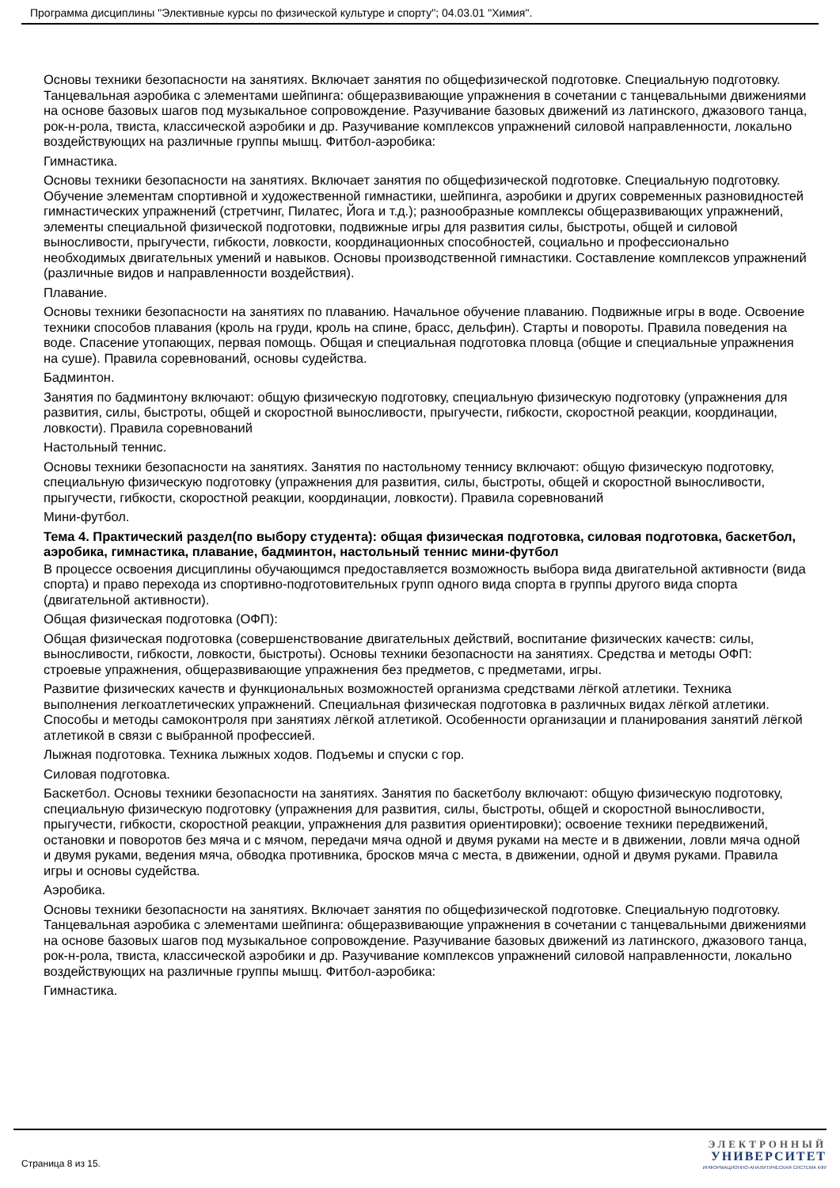Программа дисциплины "Элективные курсы по физической культуре и спорту"; 04.03.01 "Химия".
Основы техники безопасности на занятиях. Включает занятия по общефизической подготовке. Специальную подготовку. Танцевальная аэробика с элементами шейпинга: общеразвивающие упражнения в сочетании с танцевальными движениями на основе базовых шагов под музыкальное сопровождение. Разучивание базовых движений из латинского, джазового танца, рок-н-рола, твиста, классической аэробики и др. Разучивание комплексов упражнений силовой направленности, локально воздействующих на различные группы мышц. Фитбол-аэробика:
Гимнастика.
Основы техники безопасности на занятиях. Включает занятия по общефизической подготовке. Специальную подготовку. Обучение элементам спортивной и художественной гимнастики, шейпинга, аэробики и других современных разновидностей гимнастических упражнений (стретчинг, Пилатес, Йога и т.д.); разнообразные комплексы общеразвивающих упражнений, элементы специальной физической подготовки, подвижные игры для развития силы, быстроты, общей и силовой выносливости, прыгучести, гибкости, ловкости, координационных способностей, социально и профессионально необходимых двигательных умений и навыков. Основы производственной гимнастики. Составление комплексов упражнений (различные видов и направленности воздействия).
Плавание.
Основы техники безопасности на занятиях по плаванию. Начальное обучение плаванию. Подвижные игры в воде. Освоение техники способов плавания (кроль на груди, кроль на спине, брасс, дельфин). Старты и повороты. Правила поведения на воде. Спасение утопающих, первая помощь. Общая и специальная подготовка пловца (общие и специальные упражнения на суше). Правила соревнований, основы судейства.
Бадминтон.
Занятия по бадминтону включают: общую физическую подготовку, специальную физическую подготовку (упражнения для развития, силы, быстроты, общей и скоростной выносливости, прыгучести, гибкости, скоростной реакции, координации, ловкости). Правила соревнований
Настольный теннис.
Основы техники безопасности на занятиях. Занятия по настольному теннису включают: общую физическую подготовку, специальную физическую подготовку (упражнения для развития, силы, быстроты, общей и скоростной выносливости, прыгучести, гибкости, скоростной реакции, координации, ловкости). Правила соревнований
Мини-футбол.
Тема 4. Практический раздел(по выбору студента): общая физическая подготовка, силовая подготовка, баскетбол, аэробика, гимнастика, плавание, бадминтон, настольный теннис мини-футбол
В процессе освоения дисциплины обучающимся предоставляется возможность выбора вида двигательной активности (вида спорта) и право перехода из спортивно-подготовительных групп одного вида спорта в группы другого вида спорта (двигательной активности).
Общая физическая подготовка (ОФП):
Общая физическая подготовка (совершенствование двигательных действий, воспитание физических качеств: силы, выносливости, гибкости, ловкости, быстроты). Основы техники безопасности на занятиях. Средства и методы ОФП: строевые упражнения, общеразвивающие упражнения без предметов, с предметами, игры.
Развитие физических качеств и функциональных возможностей организма средствами лёгкой атлетики. Техника выполнения легкоатлетических упражнений. Специальная физическая подготовка в различных видах лёгкой атлетики. Способы и методы самоконтроля при занятиях лёгкой атлетикой. Особенности организации и планирования занятий лёгкой атлетикой в связи с выбранной профессией.
Лыжная подготовка. Техника лыжных ходов. Подъемы и спуски с гор.
Силовая подготовка.
Баскетбол. Основы техники безопасности на занятиях. Занятия по баскетболу включают: общую физическую подготовку, специальную физическую подготовку (упражнения для развития, силы, быстроты, общей и скоростной выносливости, прыгучести, гибкости, скоростной реакции, упражнения для развития ориентировки); освоение техники передвижений, остановки и поворотов без мяча и с мячом, передачи мяча одной и двумя руками на месте и в движении, ловли мяча одной и двумя руками, ведения мяча, обводка противника, бросков мяча с места, в движении, одной и двумя руками. Правила игры и основы судейства.
Аэробика.
Основы техники безопасности на занятиях. Включает занятия по общефизической подготовке. Специальную подготовку. Танцевальная аэробика с элементами шейпинга: общеразвивающие упражнения в сочетании с танцевальными движениями на основе базовых шагов под музыкальное сопровождение. Разучивание базовых движений из латинского, джазового танца, рок-н-рола, твиста, классической аэробики и др. Разучивание комплексов упражнений силовой направленности, локально воздействующих на различные группы мышц. Фитбол-аэробика:
Гимнастика.
Страница 8 из 15.
ЭЛЕКТРОННЫЙ
УНИВЕРСИТЕТ
ИНФОРМАЦИОННО-АНАЛИТИЧЕСКАЯ СИСТЕМА КФУ